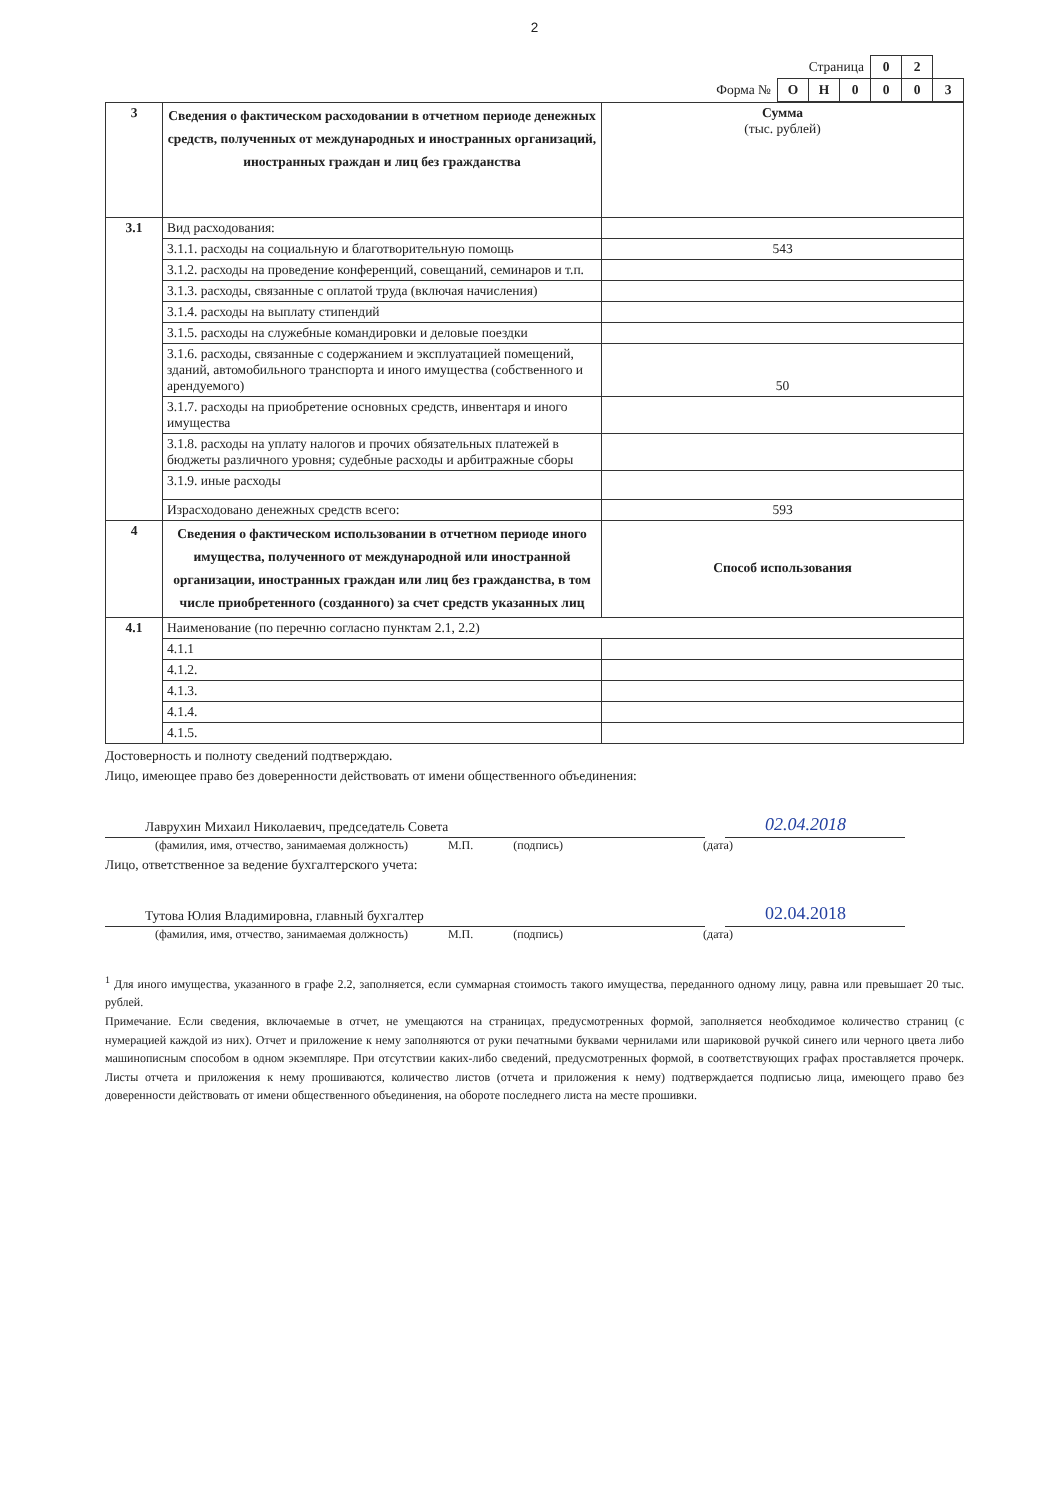2
| Страница | | | | 0 | 2 | |
| Форма № | О | Н | 0 | 0 | 0 | 3 |
| 3 | Сведения о фактическом расходовании в отчетном периоде денежных средств, полученных от международных и иностранных организаций, иностранных граждан и лиц без гражданства | Сумма (тыс. рублей) |
| 3.1 | Вид расходования: | |
| | 3.1.1. расходы на социальную и благотворительную помощь | 543 |
| | 3.1.2. расходы на проведение конференций, совещаний, семинаров и т.п. | |
| | 3.1.3. расходы, связанные с оплатой труда (включая начисления) | |
| | 3.1.4. расходы на выплату стипендий | |
| | 3.1.5. расходы на служебные командировки и деловые поездки | |
| | 3.1.6. расходы, связанные с содержанием и эксплуатацией помещений, зданий, автомобильного транспорта и иного имущества (собственного и арендуемого) | 50 |
| | 3.1.7. расходы на приобретение основных средств, инвентаря и иного имущества | |
| | 3.1.8. расходы на уплату налогов и прочих обязательных платежей в бюджеты различного уровня; судебные расходы и арбитражные сборы | |
| | 3.1.9. иные расходы | |
| | Израсходовано денежных средств всего: | 593 |
| 4 | Сведения о фактическом использовании в отчетном периоде иного имущества, полученного от международной или иностранной организации, иностранных граждан или лиц без гражданства, в том числе приобретенного (созданного) за счет средств указанных лиц | Способ использования |
| 4.1 | Наименование (по перечню согласно пунктам 2.1, 2.2) | |
| | 4.1.1 | |
| | 4.1.2. | |
| | 4.1.3. | |
| | 4.1.4. | |
| | 4.1.5. | |
Достоверность и полноту сведений подтверждаю.
Лицо, имеющее право без доверенности действовать от имени общественного объединения:
Лаврухин Михаил Николаевич, председатель Совета
02.04.2018
(фамилия, имя, отчество, занимаемая должность) М.П. (подпись) (дата)
Лицо, ответственное за ведение бухгалтерского учета:
Тутова Юлия Владимировна, главный бухгалтер
02.04.2018
(фамилия, имя, отчество, занимаемая должность) М.П. (подпись) (дата)
<sup>1</sup> Для иного имущества, указанного в графе 2.2, заполняется, если суммарная стоимость такого имущества, переданного одному лицу, равна или превышает 20 тыс. рублей.
Примечание. Если сведения, включаемые в отчет, не умещаются на страницах, предусмотренных формой, заполняется необходимое количество страниц (с нумерацией каждой из них). Отчет и приложение к нему заполняются от руки печатными буквами чернилами или шариковой ручкой синего или черного цвета либо машинописным способом в одном экземпляре. При отсутствии каких-либо сведений, предусмотренных формой, в соответствующих графах проставляется прочерк. Листы отчета и приложения к нему прошиваются, количество листов (отчета и приложения к нему) подтверждается подписью лица, имеющего право без доверенности действовать от имени общественного объединения, на обороте последнего листа на месте прошивки.